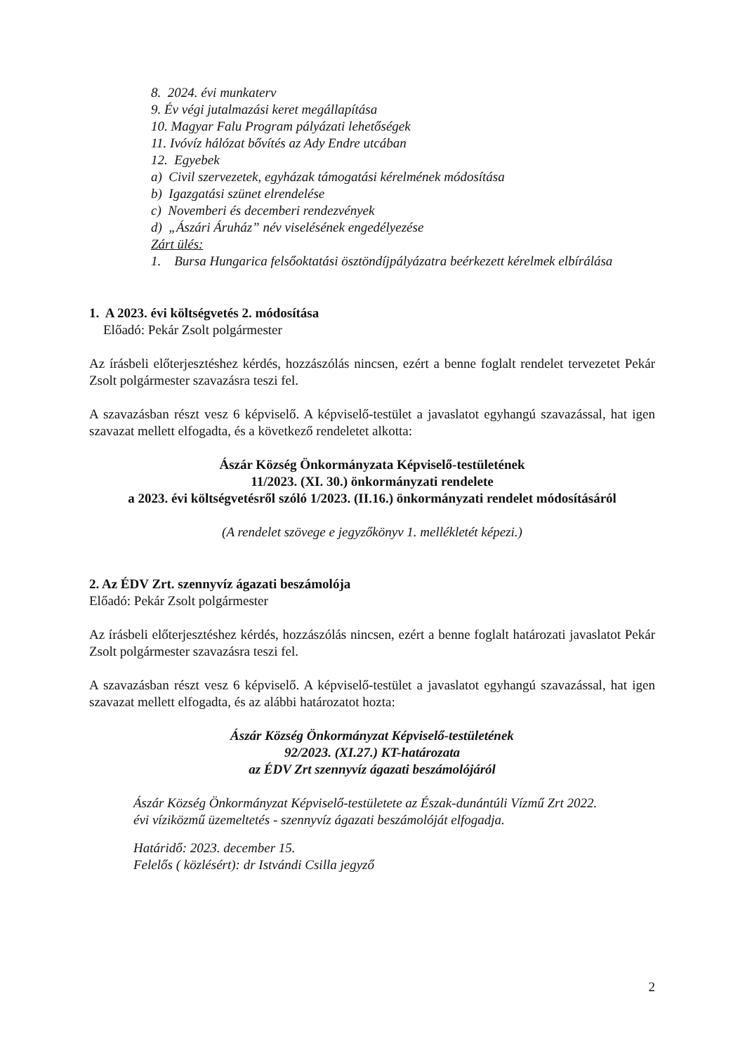8. 2024. évi munkaterv
9. Év végi jutalmazási keret megállapítása
10. Magyar Falu Program pályázati lehetőségek
11. Ivóvíz hálózat bővítés az Ady Endre utcában
12. Egyebek
a) Civil szervezetek, egyházak támogatási kérelmének módosítása
b) Igazgatási szünet elrendelése
c) Novemberi és decemberi rendezvények
d) „Ászári Áruház” név viselésének engedélyezése
Zárt ülés:
1. Bursa Hungarica felsőoktatási ösztöndíjpályázatra beérkezett kérelmek elbírálása
1. A 2023. évi költségvetés 2. módosítása
Előadó: Pekár Zsolt polgármester
Az írásbeli előterjesztéshez kérdés, hozzászólás nincsen, ezért a benne foglalt rendelet tervezetet Pekár Zsolt polgármester szavazásra teszi fel.
A szavazásban részt vesz 6 képviselő. A képviselő-testület a javaslatot egyhangú szavazással, hat igen szavazat mellett elfogadta, és a következő rendeletet alkotta:
Ászár Község Önkormányzata Képviselő-testületének
11/2023. (XI. 30.) önkormányzati rendelete
a 2023. évi költségvetésről szóló 1/2023. (II.16.) önkormányzati rendelet módosításáról
(A rendelet szövege e jegyzőkönyv 1. mellékletét képezi.)
2. Az ÉDV Zrt. szennyvíz ágazati beszámolója
Előadó: Pekár Zsolt polgármester
Az írásbeli előterjesztéshez kérdés, hozzászólás nincsen, ezért a benne foglalt határozati javaslatot Pekár Zsolt polgármester szavazásra teszi fel.
A szavazásban részt vesz 6 képviselő. A képviselő-testület a javaslatot egyhangú szavazással, hat igen szavazat mellett elfogadta, és az alábbi határozatot hozta:
Ászár Község Önkormányzat Képviselő-testületének
92/2023. (XI.27.) KT-határozata
az ÉDV Zrt szennyvíz ágazati beszámolójáról
Ászár Község Önkormányzat Képviselő-testületete az Észak-dunántúli Vízmű Zrt 2022. évi víziközmű üzemeltetés - szennyvíz ágazati beszámolóját elfogadja.
Határidő: 2023. december 15.
Felelős ( közlésért): dr Istvándi Csilla jegyző
2